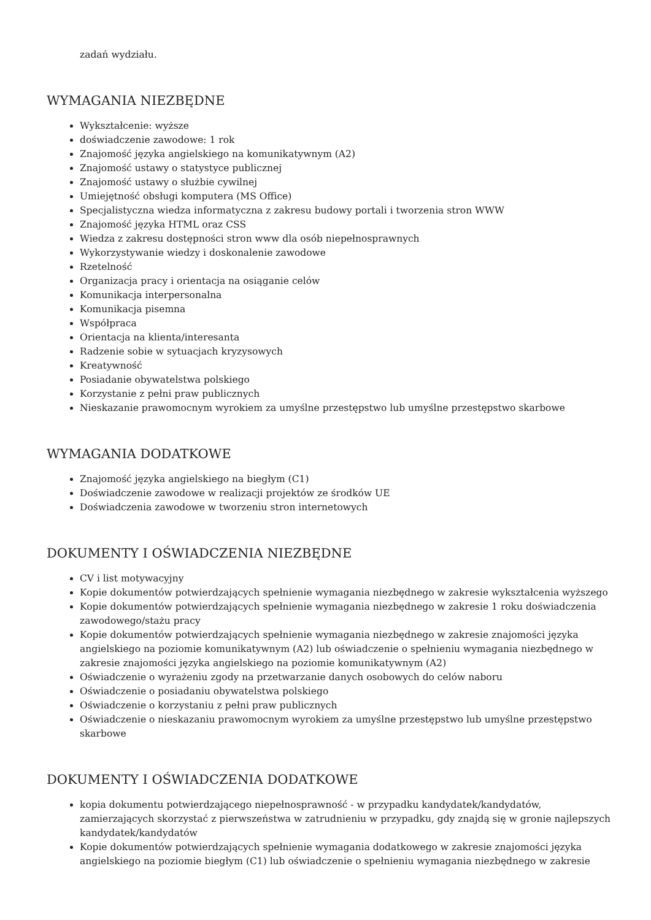zadań wydziału.
WYMAGANIA NIEZBĘDNE
Wykształcenie: wyższe
doświadczenie zawodowe: 1 rok
Znajomość języka angielskiego na komunikatywnym (A2)
Znajomość ustawy o statystyce publicznej
Znajomość ustawy o służbie cywilnej
Umiejętność obsługi komputera (MS Office)
Specjalistyczna wiedza informatyczna z zakresu budowy portali i tworzenia stron WWW
Znajomość języka HTML oraz CSS
Wiedza z zakresu dostępności stron www dla osób niepełnosprawnych
Wykorzystywanie wiedzy i doskonalenie zawodowe
Rzetelność
Organizacja pracy i orientacja na osiąganie celów
Komunikacja interpersonalna
Komunikacja pisemna
Współpraca
Orientacja na klienta/interesanta
Radzenie sobie w sytuacjach kryzysowych
Kreatywność
Posiadanie obywatelstwa polskiego
Korzystanie z pełni praw publicznych
Nieskazanie prawomocnym wyrokiem za umyślne przestępstwo lub umyślne przestępstwo skarbowe
WYMAGANIA DODATKOWE
Znajomość języka angielskiego na biegłym (C1)
Doświadczenie zawodowe w realizacji projektów ze środków UE
Doświadczenia zawodowe w tworzeniu stron internetowych
DOKUMENTY I OŚWIADCZENIA NIEZBĘDNE
CV i list motywacyjny
Kopie dokumentów potwierdzających spełnienie wymagania niezbędnego w zakresie wykształcenia wyższego
Kopie dokumentów potwierdzających spełnienie wymagania niezbędnego w zakresie 1 roku doświadczenia zawodowego/stażu pracy
Kopie dokumentów potwierdzających spełnienie wymagania niezbędnego w zakresie znajomości języka angielskiego na poziomie komunikatywnym (A2) lub oświadczenie o spełnieniu wymagania niezbędnego w zakresie znajomości języka angielskiego na poziomie komunikatywnym (A2)
Oświadczenie o wyrażeniu zgody na przetwarzanie danych osobowych do celów naboru
Oświadczenie o posiadaniu obywatelstwa polskiego
Oświadczenie o korzystaniu z pełni praw publicznych
Oświadczenie o nieskazaniu prawomocnym wyrokiem za umyślne przestępstwo lub umyślne przestępstwo skarbowe
DOKUMENTY I OŚWIADCZENIA DODATKOWE
kopia dokumentu potwierdzającego niepełnosprawność - w przypadku kandydatek/kandydatów, zamierzających skorzystać z pierwszeństwa w zatrudnieniu w przypadku, gdy znajdą się w gronie najlepszych kandydatek/kandydatów
Kopie dokumentów potwierdzających spełnienie wymagania dodatkowego w zakresie znajomości języka angielskiego na poziomie biegłym (C1) lub oświadczenie o spełnieniu wymagania niezbędnego w zakresie